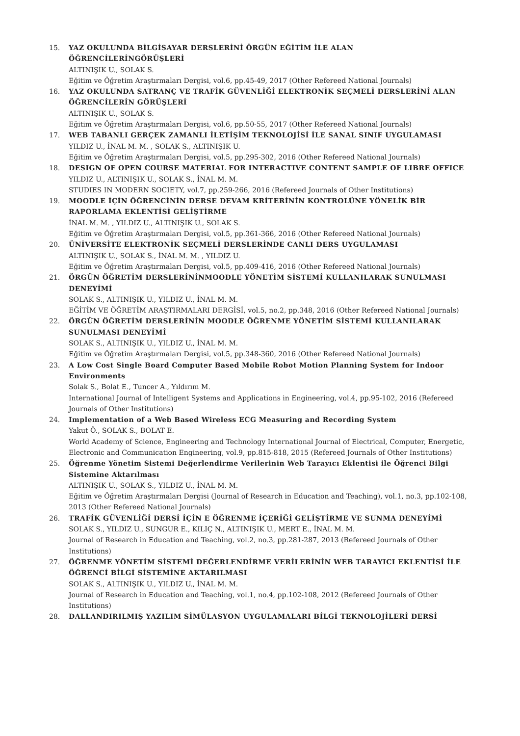15. YAZ OKULUNDA BİLGİSAYAR DERSLERİNİ ÖRGÜN EĞİTİM İLE ALAN ÖĞRENCİLERİNGÖRÜŞLERİ
ALTINIŞIK U., SOLAK S.
Eğitim ve Öğretim Araştırmaları Dergisi, vol.6, pp.45-49, 2017 (Other Refereed National Journals)
16. YAZ OKULUNDA SATRANÇ VE TRAFİK GÜVENLİĞİ ELEKTRONİK SEÇMELİ DERSLERİNİ ALAN ÖĞRENCİLERİN GÖRÜŞLERİ
ALTINIŞIK U., SOLAK S.
Eğitim ve Öğretim Araştırmaları Dergisi, vol.6, pp.50-55, 2017 (Other Refereed National Journals)
17. WEB TABANLI GERÇEK ZAMANLI İLETİŞİM TEKNOLOJİSİ İLE SANAL SINIF UYGULAMASI
YILDIZ U., İNAL M. M. , SOLAK S., ALTINIŞIK U.
Eğitim ve Öğretim Araştırmaları Dergisi, vol.5, pp.295-302, 2016 (Other Refereed National Journals)
18. DESIGN OF OPEN COURSE MATERIAL FOR INTERACTIVE CONTENT SAMPLE OF LIBRE OFFICE
YILDIZ U., ALTINIŞIK U., SOLAK S., İNAL M. M.
STUDIES IN MODERN SOCIETY, vol.7, pp.259-266, 2016 (Refereed Journals of Other Institutions)
19. MOODLE İÇİN ÖĞRENCİNİN DERSE DEVAM KRİTERİNİN KONTROLÜNE YÖNELİK BİR RAPORLAMA EKLENTİSİ GELİŞTİRME
İNAL M. M. , YILDIZ U., ALTINIŞIK U., SOLAK S.
Eğitim ve Öğretim Araştırmaları Dergisi, vol.5, pp.361-366, 2016 (Other Refereed National Journals)
20. ÜNİVERSİTE ELEKTRONİK SEÇMELİ DERSLERİNDE CANLI DERS UYGULAMASI
ALTINIŞIK U., SOLAK S., İNAL M. M. , YILDIZ U.
Eğitim ve Öğretim Araştırmaları Dergisi, vol.5, pp.409-416, 2016 (Other Refereed National Journals)
21. ÖRGÜN ÖĞRETİM DERSLERİNİNMOODLE YÖNETİM SİSTEMİ KULLANILARAK SUNULMASI DENEYİMİ
SOLAK S., ALTINIŞIK U., YILDIZ U., İNAL M. M.
EĞİTİM VE ÖĞRETİM ARAŞTIRMALARI DERGİSİ, vol.5, no.2, pp.348, 2016 (Other Refereed National Journals)
22. ÖRGÜN ÖĞRETİM DERSLERİNİN MOODLE ÖĞRENME YÖNETİM SİSTEMİ KULLANILARAK SUNULMASI DENEYİMİ
SOLAK S., ALTINIŞIK U., YILDIZ U., İNAL M. M.
Eğitim ve Öğretim Araştırmaları Dergisi, vol.5, pp.348-360, 2016 (Other Refereed National Journals)
23. A Low Cost Single Board Computer Based Mobile Robot Motion Planning System for Indoor Environments
Solak S., Bolat E., Tuncer A., Yıldırım M.
International Journal of Intelligent Systems and Applications in Engineering, vol.4, pp.95-102, 2016 (Refereed Journals of Other Institutions)
24. Implementation of a Web Based Wireless ECG Measuring and Recording System
Yakut Ö., SOLAK S., BOLAT E.
World Academy of Science, Engineering and Technology International Journal of Electrical, Computer, Energetic, Electronic and Communication Engineering, vol.9, pp.815-818, 2015 (Refereed Journals of Other Institutions)
25. Öğrenme Yönetim Sistemi Değerlendirme Verilerinin Web Tarayıcı Eklentisi ile Öğrenci Bilgi Sistemine Aktarılması
ALTINIŞIK U., SOLAK S., YILDIZ U., İNAL M. M.
Eğitim ve Öğretim Araştırmaları Dergisi (Journal of Research in Education and Teaching), vol.1, no.3, pp.102-108, 2013 (Other Refereed National Journals)
26. TRAFİK GÜVENLİĞİ DERSİ İÇİN E ÖĞRENME İÇERİĞİ GELİŞTİRME VE SUNMA DENEYİMİ
SOLAK S., YILDIZ U., SUNGUR E., KILIÇ N., ALTINIŞIK U., MERT E., İNAL M. M.
Journal of Research in Education and Teaching, vol.2, no.3, pp.281-287, 2013 (Refereed Journals of Other Institutions)
27. ÖĞRENME YÖNETİM SİSTEMİ DEĞERLENDİRME VERİLERİNİN WEB TARAYICI EKLENTİSİ İLE ÖĞRENCİ BİLGİ SİSTEMİNE AKTARILMASI
SOLAK S., ALTINIŞIK U., YILDIZ U., İNAL M. M.
Journal of Research in Education and Teaching, vol.1, no.4, pp.102-108, 2012 (Refereed Journals of Other Institutions)
28. DALLANDIRILMIŞ YAZILIM SİMÜLASYON UYGULAMALARI BİLGİ TEKNOLOJİLERİ DERSİ